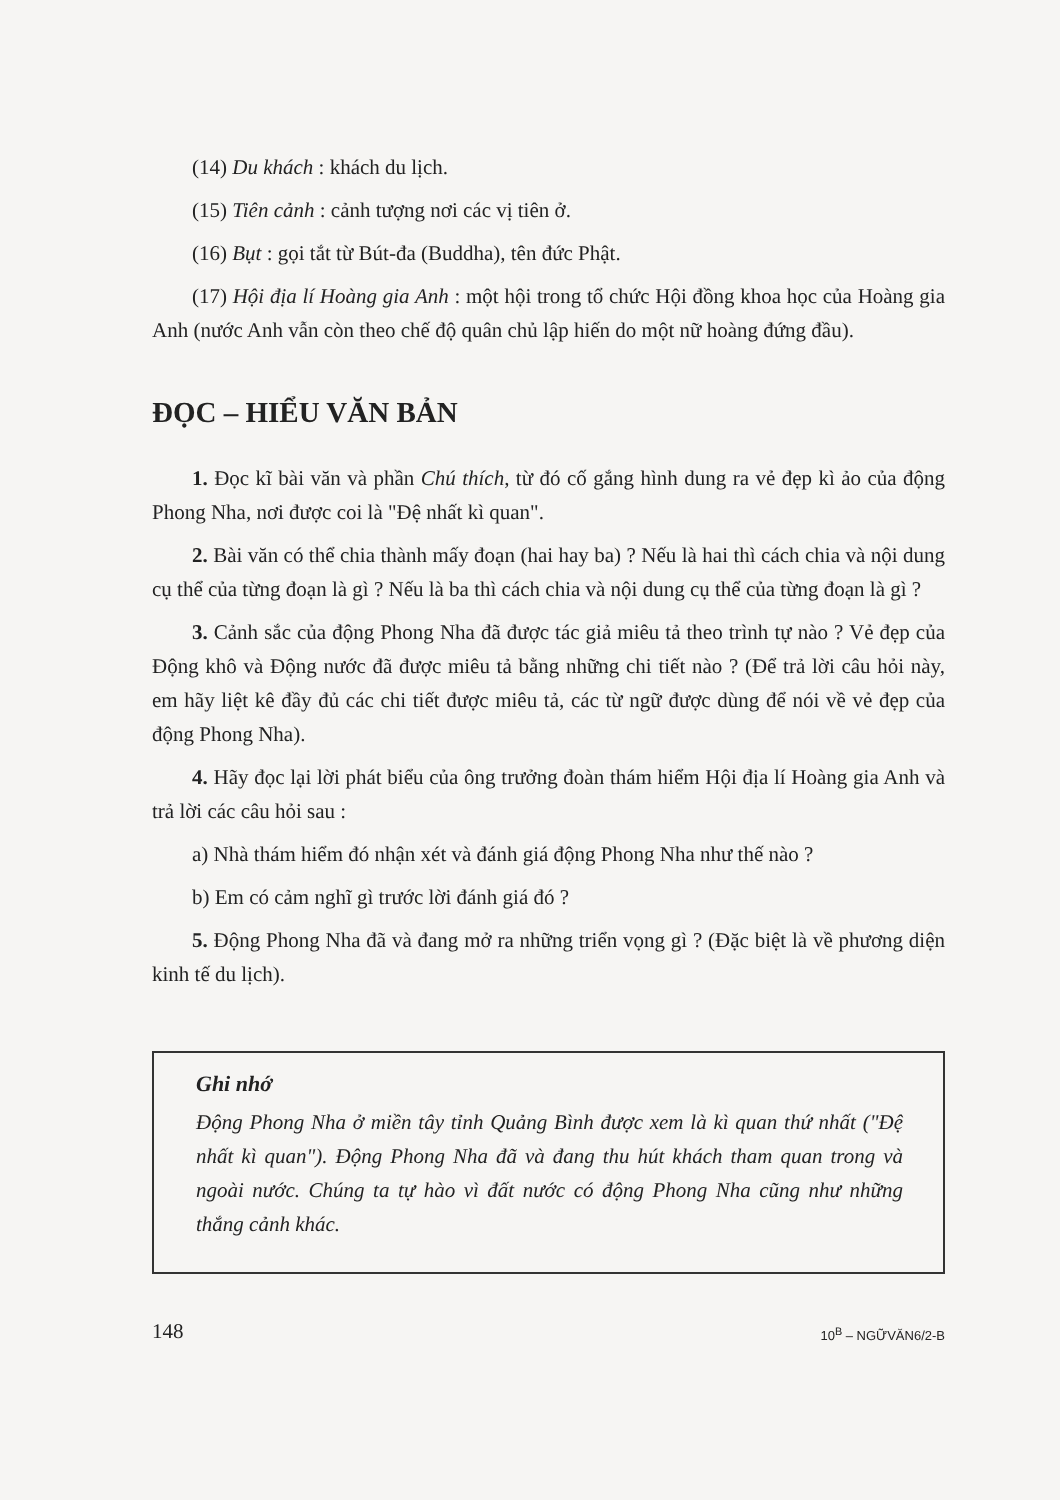(14) Du khách : khách du lịch.
(15) Tiên cảnh : cảnh tượng nơi các vị tiên ở.
(16) Bụt : gọi tắt từ Bút-đa (Buddha), tên đức Phật.
(17) Hội địa lí Hoàng gia Anh : một hội trong tổ chức Hội đồng khoa học của Hoàng gia Anh (nước Anh vẫn còn theo chế độ quân chủ lập hiến do một nữ hoàng đứng đầu).
ĐỌC – HIỂU VĂN BẢN
1. Đọc kĩ bài văn và phần Chú thích, từ đó cố gắng hình dung ra vẻ đẹp kì ảo của động Phong Nha, nơi được coi là "Đệ nhất kì quan".
2. Bài văn có thể chia thành mấy đoạn (hai hay ba) ? Nếu là hai thì cách chia và nội dung cụ thể của từng đoạn là gì ? Nếu là ba thì cách chia và nội dung cụ thể của từng đoạn là gì ?
3. Cảnh sắc của động Phong Nha đã được tác giả miêu tả theo trình tự nào ? Vẻ đẹp của Động khô và Động nước đã được miêu tả bằng những chi tiết nào ? (Để trả lời câu hỏi này, em hãy liệt kê đầy đủ các chi tiết được miêu tả, các từ ngữ được dùng để nói về vẻ đẹp của động Phong Nha).
4. Hãy đọc lại lời phát biểu của ông trưởng đoàn thám hiểm Hội địa lí Hoàng gia Anh và trả lời các câu hỏi sau :
a) Nhà thám hiểm đó nhận xét và đánh giá động Phong Nha như thế nào ?
b) Em có cảm nghĩ gì trước lời đánh giá đó ?
5. Động Phong Nha đã và đang mở ra những triển vọng gì ? (Đặc biệt là về phương diện kinh tế du lịch).
Ghi nhớ
Động Phong Nha ở miền tây tỉnh Quảng Bình được xem là kì quan thứ nhất ("Đệ nhất kì quan"). Động Phong Nha đã và đang thu hút khách tham quan trong và ngoài nước. Chúng ta tự hào vì đất nước có động Phong Nha cũng như những thắng cảnh khác.
148 10<sup>B</sup> – NGỮVĂN6/2-B